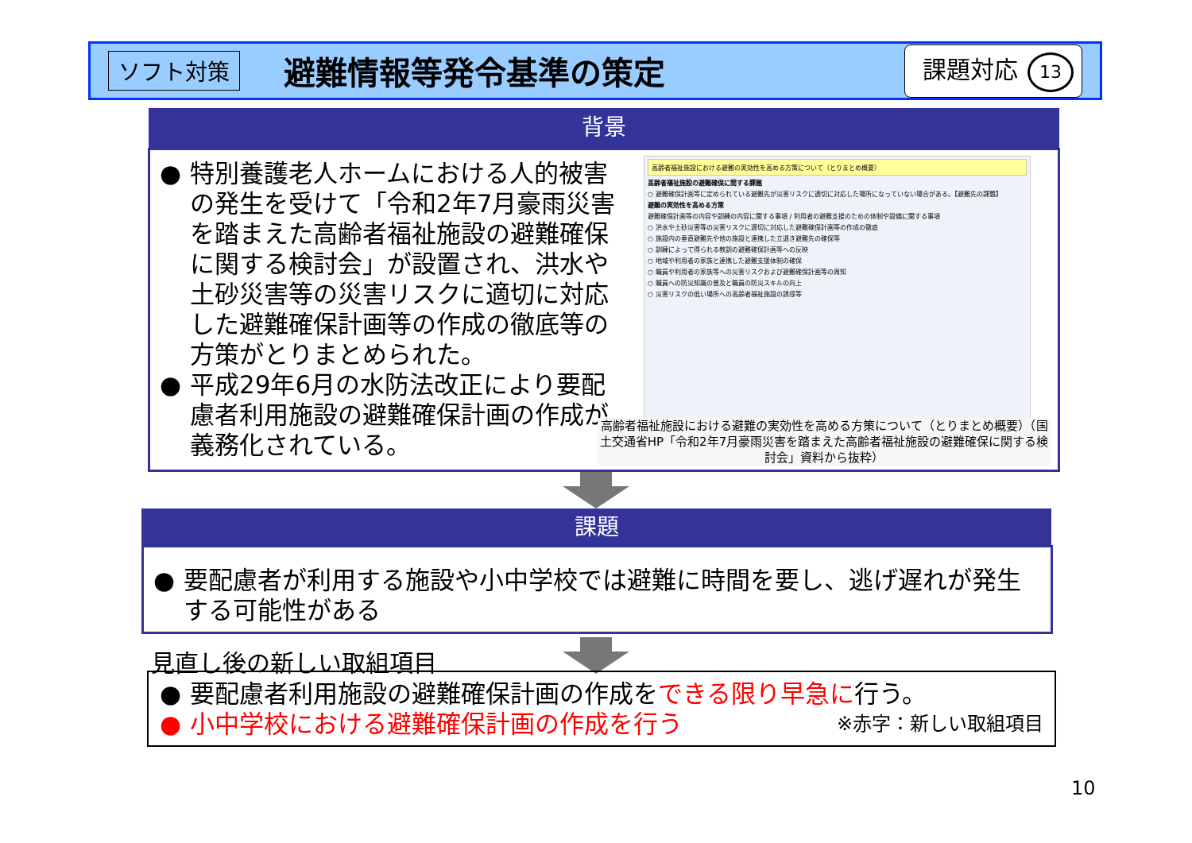ソフト対策
避難情報等発令基準の策定
課題対応 13
背景
● 特別養護老人ホームにおける人的被害の発生を受けて「令和2年7月豪雨災害を踏まえた高齢者福祉施設の避難確保に関する検討会」が設置され、洪水や土砂災害等の災害リスクに適切に対応した避難確保計画等の作成の徹底等の方策がとりまとめられた。
● 平成29年6月の水防法改正により要配慮者利用施設の避難確保計画の作成が義務化されている。
高齢者福祉施設における避難の実効性を高める方策について（とりまとめ概要）
高齢者福祉施設の避難確保に関する課題
○ 避難確保計画等に定められている避難先が災害リスクに適切に対応した場所になっていない場合がある。【避難先の課題】
避難の実効性を高める方策
避難確保計画等の内容や訓練の内容に関する事項 / 利用者の避難支援のための体制や設備に関する事項
○ 洪水や土砂災害等の災害リスクに適切に対応した避難確保計画等の作成の徹底
○ 施設内の垂直避難先や他の施設と連携した立退き避難先の確保等
○ 訓練によって得られる教訓の避難確保計画等への反映
○ 地域や利用者の家族と連携した避難支援体制の確保
○ 職員や利用者の家族等への災害リスクおよび避難確保計画等の周知
○ 職員への防災知識の普及と職員の防災スキルの向上
○ 災害リスクの低い場所への高齢者福祉施設の誘導等
高齢者福祉施設における避難の実効性を高める方策について（とりまとめ概要）（国土交通省HP「令和2年7月豪雨災害を踏まえた高齢者福祉施設の避難確保に関する検討会」資料から抜粋）
課題
● 要配慮者が利用する施設や小中学校では避難に時間を要し、逃げ遅れが発生する可能性がある
見直し後の新しい取組項目
● 要配慮者利用施設の避難確保計画の作成をできる限り早急に行う。
● 小中学校における避難確保計画の作成を行う ※赤字：新しい取組項目
10